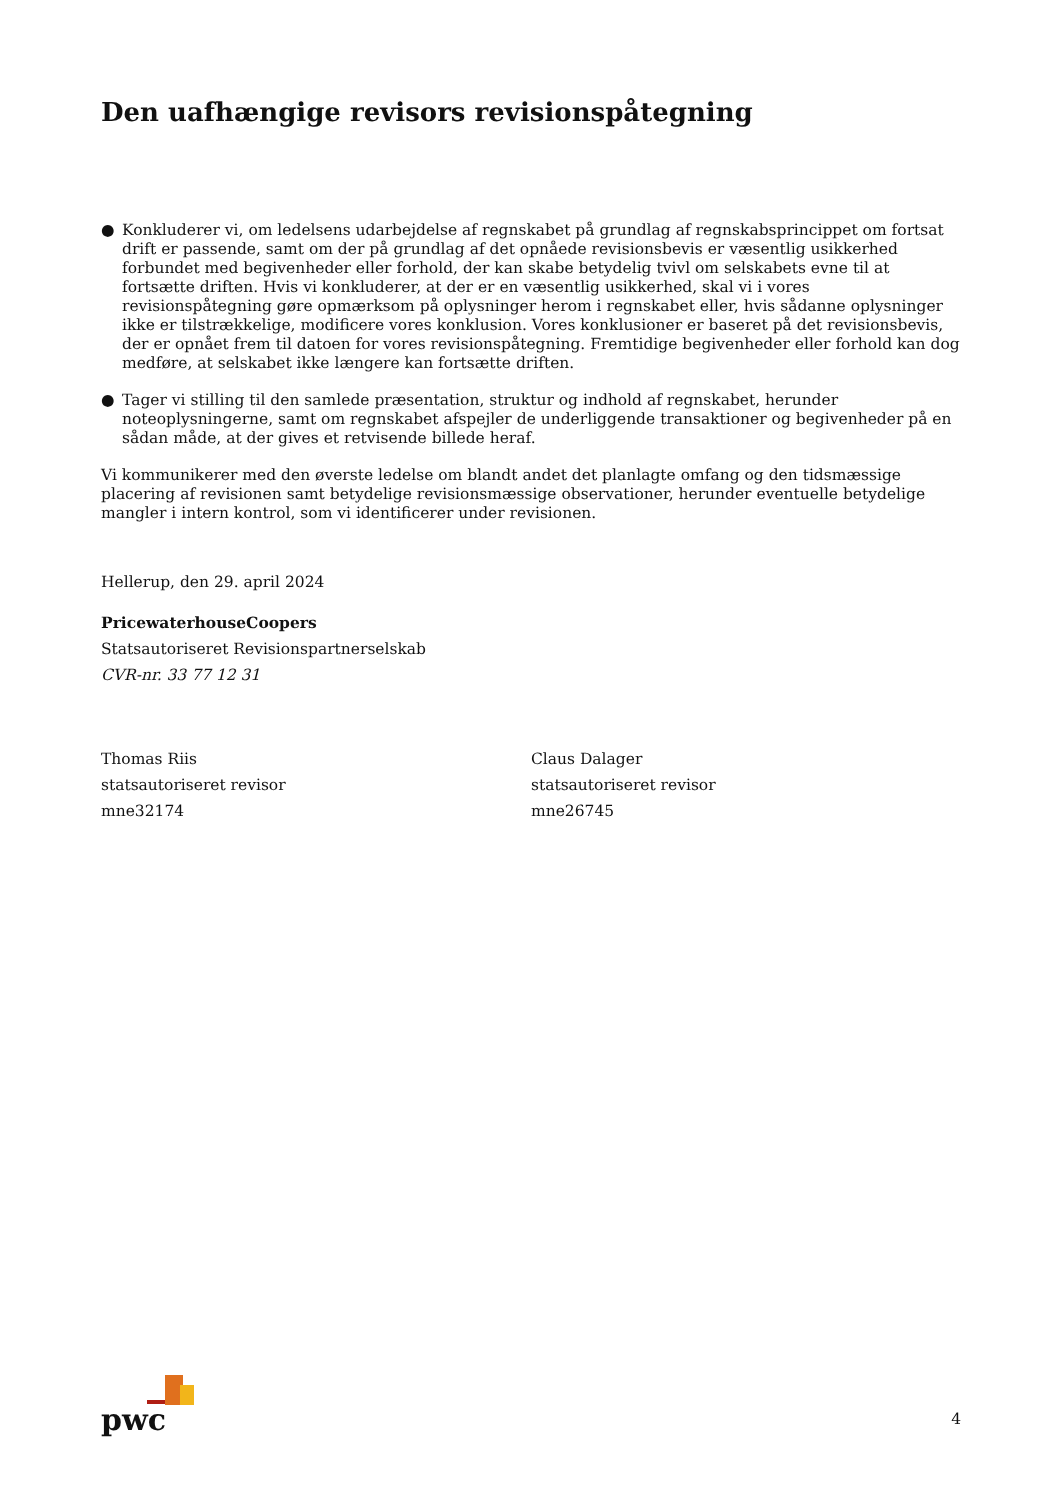Den uafhængige revisors revisionspåtegning
● Konkluderer vi, om ledelsens udarbejdelse af regnskabet på grundlag af regnskabsprincippet om fortsat drift er passende, samt om der på grundlag af det opnåede revisionsbevis er væsentlig usikkerhed forbundet med begivenheder eller forhold, der kan skabe betydelig tvivl om selskabets evne til at fortsætte driften. Hvis vi konkluderer, at der er en væsentlig usikkerhed, skal vi i vores revisionspåtegning gøre opmærksom på oplysninger herom i regnskabet eller, hvis sådanne oplysninger ikke er tilstrækkelige, modificere vores konklusion. Vores konklusioner er baseret på det revisionsbevis, der er opnået frem til datoen for vores revisionspåtegning. Fremtidige begivenheder eller forhold kan dog medføre, at selskabet ikke længere kan fortsætte driften.
● Tager vi stilling til den samlede præsentation, struktur og indhold af regnskabet, herunder noteoplysningerne, samt om regnskabet afspejler de underliggende transaktioner og begivenheder på en sådan måde, at der gives et retvisende billede heraf.
Vi kommunikerer med den øverste ledelse om blandt andet det planlagte omfang og den tidsmæssige placering af revisionen samt betydelige revisionsmæssige observationer, herunder eventuelle betydelige mangler i intern kontrol, som vi identificerer under revisionen.
Hellerup, den 29. april 2024
PricewaterhouseCoopers
Statsautoriseret Revisionspartnerselskab
CVR-nr. 33 77 12 31
Thomas Riis
statsautoriseret revisor
mne32174
Claus Dalager
statsautoriseret revisor
mne26745
pwc 4